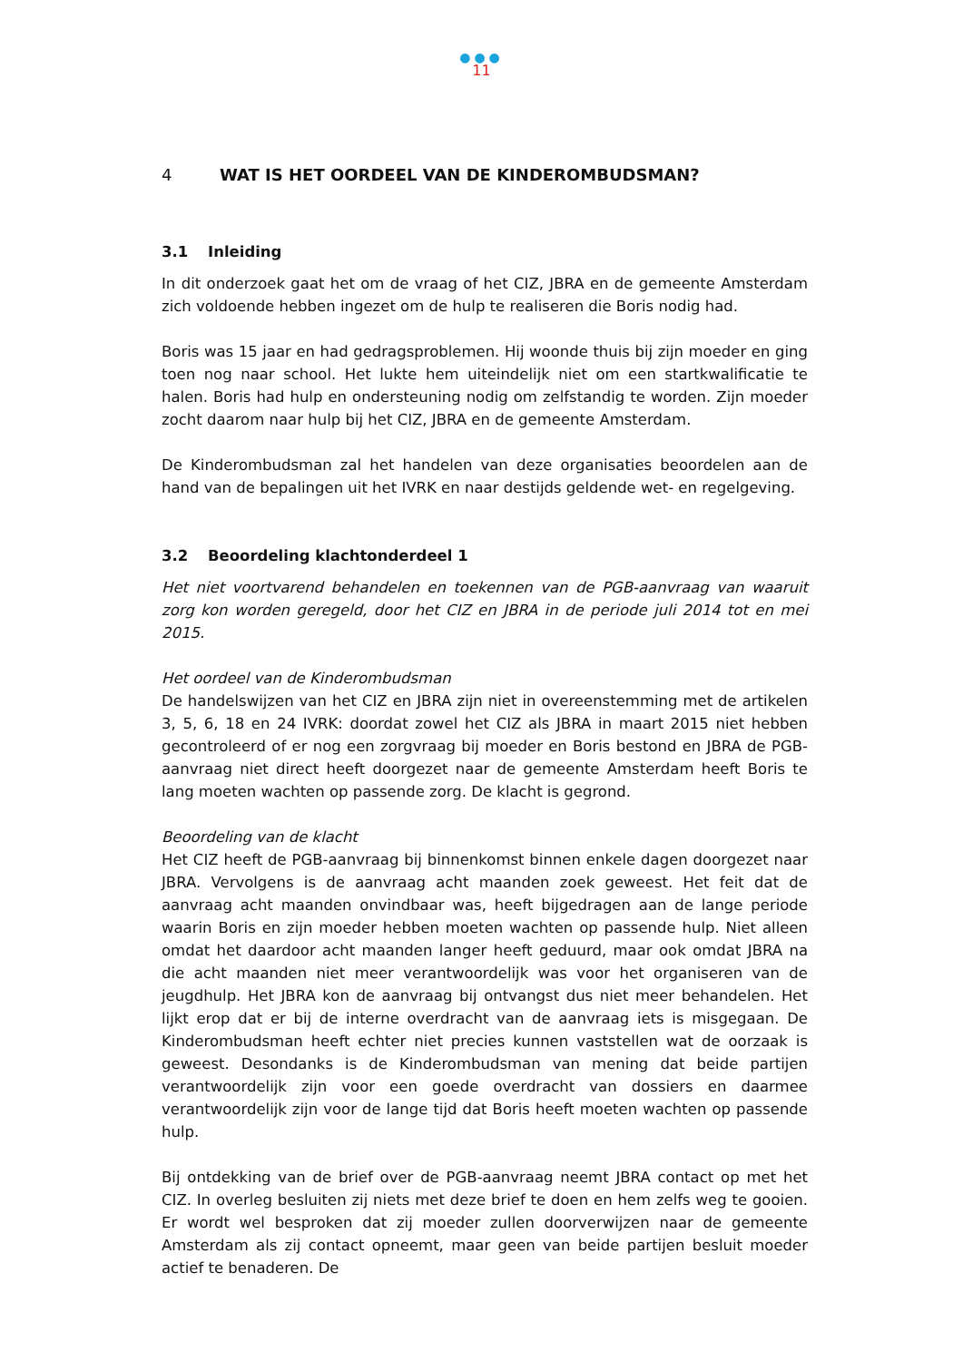●●●
11
4 WAT IS HET OORDEEL VAN DE KINDEROMBUDSMAN?
3.1 Inleiding
In dit onderzoek gaat het om de vraag of het CIZ, JBRA en de gemeente Amsterdam zich voldoende hebben ingezet om de hulp te realiseren die Boris nodig had.
Boris was 15 jaar en had gedragsproblemen. Hij woonde thuis bij zijn moeder en ging toen nog naar school. Het lukte hem uiteindelijk niet om een startkwalificatie te halen. Boris had hulp en ondersteuning nodig om zelfstandig te worden. Zijn moeder zocht daarom naar hulp bij het CIZ, JBRA en de gemeente Amsterdam.
De Kinderombudsman zal het handelen van deze organisaties beoordelen aan de hand van de bepalingen uit het IVRK en naar destijds geldende wet- en regelgeving.
3.2 Beoordeling klachtonderdeel 1
Het niet voortvarend behandelen en toekennen van de PGB-aanvraag van waaruit zorg kon worden geregeld, door het CIZ en JBRA in de periode juli 2014 tot en mei 2015.
Het oordeel van de Kinderombudsman
De handelswijzen van het CIZ en JBRA zijn niet in overeenstemming met de artikelen 3, 5, 6, 18 en 24 IVRK: doordat zowel het CIZ als JBRA in maart 2015 niet hebben gecontroleerd of er nog een zorgvraag bij moeder en Boris bestond en JBRA de PGB-aanvraag niet direct heeft doorgezet naar de gemeente Amsterdam heeft Boris te lang moeten wachten op passende zorg. De klacht is gegrond.
Beoordeling van de klacht
Het CIZ heeft de PGB-aanvraag bij binnenkomst binnen enkele dagen doorgezet naar JBRA. Vervolgens is de aanvraag acht maanden zoek geweest. Het feit dat de aanvraag acht maanden onvindbaar was, heeft bijgedragen aan de lange periode waarin Boris en zijn moeder hebben moeten wachten op passende hulp. Niet alleen omdat het daardoor acht maanden langer heeft geduurd, maar ook omdat JBRA na die acht maanden niet meer verantwoordelijk was voor het organiseren van de jeugdhulp. Het JBRA kon de aanvraag bij ontvangst dus niet meer behandelen. Het lijkt erop dat er bij de interne overdracht van de aanvraag iets is misgegaan. De Kinderombudsman heeft echter niet precies kunnen vaststellen wat de oorzaak is geweest. Desondanks is de Kinderombudsman van mening dat beide partijen verantwoordelijk zijn voor een goede overdracht van dossiers en daarmee verantwoordelijk zijn voor de lange tijd dat Boris heeft moeten wachten op passende hulp.
Bij ontdekking van de brief over de PGB-aanvraag neemt JBRA contact op met het CIZ. In overleg besluiten zij niets met deze brief te doen en hem zelfs weg te gooien. Er wordt wel besproken dat zij moeder zullen doorverwijzen naar de gemeente Amsterdam als zij contact opneemt, maar geen van beide partijen besluit moeder actief te benaderen. De